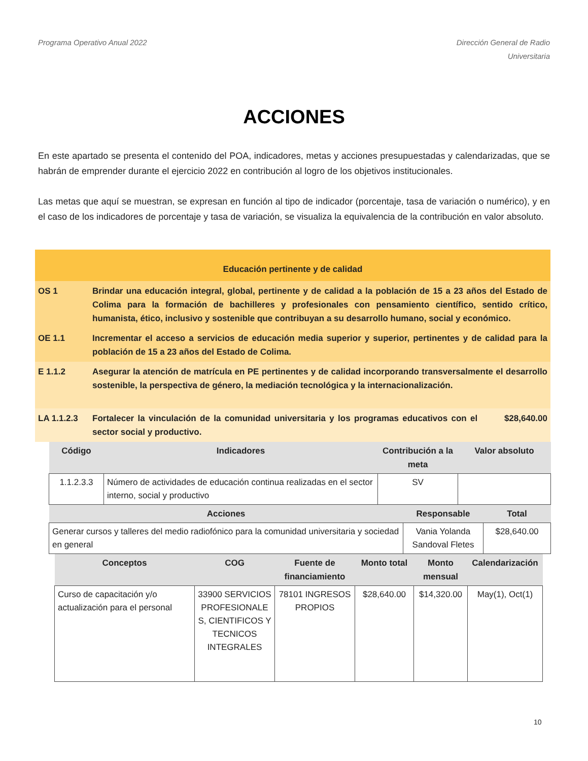Programa Operativo Anual 2022 Dirección General de Radio
Universitaria
ACCIONES
En este apartado se presenta el contenido del POA, indicadores, metas y acciones presupuestadas y calendarizadas, que se habrán de emprender durante el ejercicio 2022 en contribución al logro de los objetivos institucionales.
Las metas que aquí se muestran, se expresan en función al tipo de indicador (porcentaje, tasa de variación o numérico), y en el caso de los indicadores de porcentaje y tasa de variación, se visualiza la equivalencia de la contribución en valor absoluto.
| Educación pertinente y de calidad | | |
| OS 1 | Brindar una educación integral, global, pertinente y de calidad a la población de 15 a 23 años del Estado de Colima para la formación de bachilleres y profesionales con pensamiento científico, sentido crítico, humanista, ético, inclusivo y sostenible que contribuyan a su desarrollo humano, social y económico. | |
| OE 1.1 | Incrementar el acceso a servicios de educación media superior y superior, pertinentes y de calidad para la población de 15 a 23 años del Estado de Colima. | |
| E 1.1.2 | Asegurar la atención de matrícula en PE pertinentes y de calidad incorporando transversalmente el desarrollo sostenible, la perspectiva de género, la mediación tecnológica y la internacionalización. | |
| LA 1.1.2.3 | Fortalecer la vinculación de la comunidad universitaria y los programas educativos con el sector social y productivo. | $28,640.00 |
| Código | Indicadores | Contribución a la meta | Valor absoluto |
| --- | --- | --- | --- |
| 1.1.2.3.3 | Número de actividades de educación continua realizadas en el sector interno, social y productivo | SV | |
| Acciones | Responsable | Total |
| --- | --- | --- |
| Generar cursos y talleres del medio radiofónico para la comunidad universitaria y sociedad en general | Vania Yolanda Sandoval Fletes | $28,640.00 |
| Conceptos | COG | Fuente de financiamiento | Monto total | Monto mensual | Calendarización |
| --- | --- | --- | --- | --- | --- |
| Curso de capacitación y/o actualización para el personal | 33900 SERVICIOS PROFESIONALE S, CIENTIFICOS Y TECNICOS INTEGRALES | 78101 INGRESOS PROPIOS | $28,640.00 | $14,320.00 | May(1), Oct(1) |
10